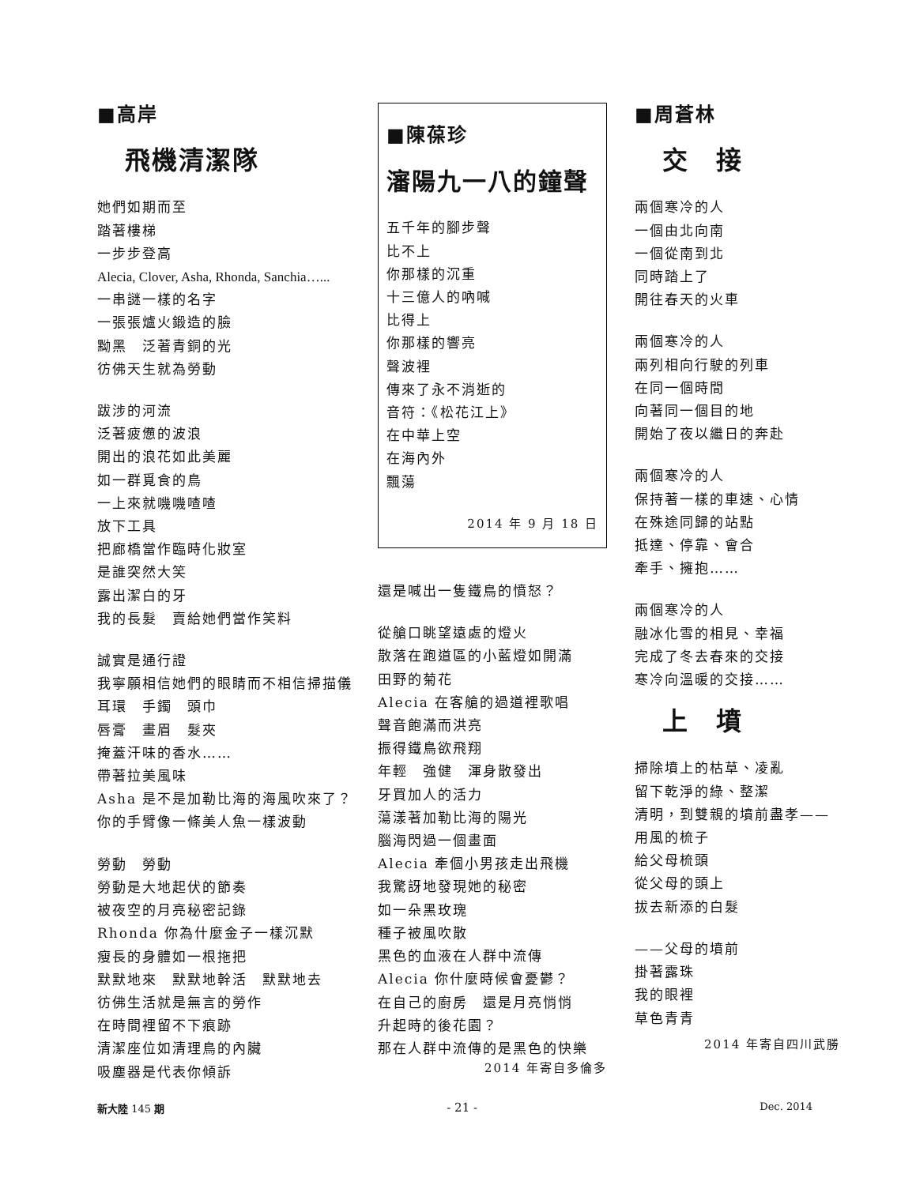■高岸
飛機清潔隊
她們如期而至
踏著樓梯
一步步登高
Alecia, Clover, Asha, Rhonda, Sanchia…...
一串謎一樣的名字
一張張爐火鍛造的臉
黝黑　泛著青銅的光
彷佛天生就為勞動
跋涉的河流
泛著疲憊的波浪
開出的浪花如此美麗
如一群覓食的鳥
一上來就嘰嘰喳喳
放下工具
把廊橋當作臨時化妝室
是誰突然大笑
露出潔白的牙
我的長髮　賣給她們當作笑料
誠實是通行證
我寧願相信她們的眼睛而不相信掃描儀
耳環　手鐲　頭巾
唇膏　畫眉　髮夾
掩蓋汗味的香水……
帶著拉美風味
Asha 是不是加勒比海的海風吹來了？
你的手臂像一條美人魚一樣波動
勞動　勞動
勞動是大地起伏的節奏
被夜空的月亮秘密記錄
Rhonda 你為什麼金子一樣沉默
瘦長的身體如一根拖把
默默地來　默默地幹活　默默地去
彷佛生活就是無言的勞作
在時間裡留不下痕跡
清潔座位如清理鳥的內臟
吸塵器是代表你傾訴
■陳葆珍
瀋陽九一八的鐘聲
五千年的腳步聲
比不上
你那樣的沉重
十三億人的吶喊
比得上
你那樣的響亮
聲波裡
傳來了永不消逝的
音符：《松花江上》
在中華上空
在海內外
飄蕩
2014 年 9 月 18 日
還是喊出一隻鐵鳥的憤怒？
從艙口眺望遠處的燈火
散落在跑道區的小藍燈如開滿
田野的菊花
Alecia 在客艙的過道裡歌唱
聲音飽滿而洪亮
振得鐵鳥欲飛翔
年輕　強健　渾身散發出
牙買加人的活力
蕩漾著加勒比海的陽光
腦海閃過一個畫面
Alecia 牽個小男孩走出飛機
我驚訝地發現她的秘密
如一朵黑玫瑰
種子被風吹散
黑色的血液在人群中流傳
Alecia 你什麼時候會憂鬱？
在自己的廚房　還是月亮悄悄
升起時的後花園？
那在人群中流傳的是黑色的快樂
2014 年寄自多倫多
■周蒼林
交　接
兩個寒冷的人
一個由北向南
一個從南到北
同時踏上了
開往春天的火車
兩個寒冷的人
兩列相向行駛的列車
在同一個時間
向著同一個目的地
開始了夜以繼日的奔赴
兩個寒冷的人
保持著一樣的車速、心情
在殊途同歸的站點
抵達、停靠、會合
牽手、擁抱……
兩個寒冷的人
融冰化雪的相見、幸福
完成了冬去春來的交接
寒冷向溫暖的交接……
上　墳
掃除墳上的枯草、凌亂
留下乾淨的綠、整潔
清明，到雙親的墳前盡孝——
用風的梳子
給父母梳頭
從父母的頭上
拔去新添的白髮
——父母的墳前
掛著露珠
我的眼裡
草色青青
2014 年寄自四川武勝
新大陸 145 期 - 21 - Dec. 2014